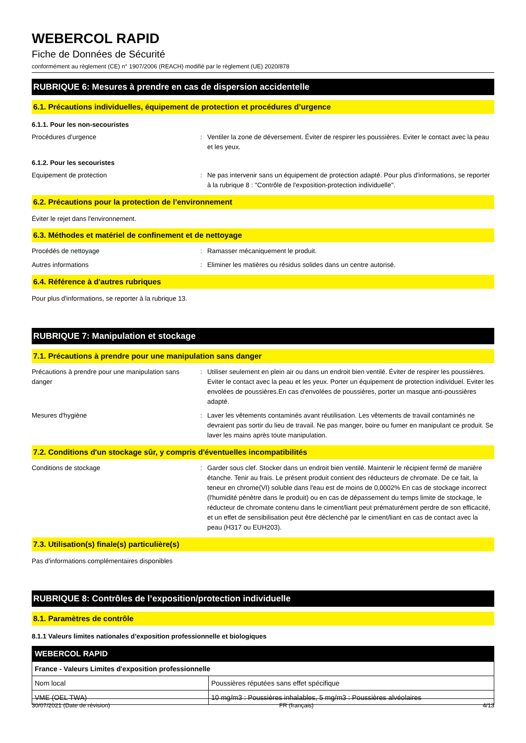WEBERCOL RAPID
Fiche de Données de Sécurité
conformément au règlement (CE) n° 1907/2006 (REACH) modifié par le règlement (UE) 2020/878
RUBRIQUE 6: Mesures à prendre en cas de dispersion accidentelle
6.1. Précautions individuelles, équipement de protection et procédures d’urgence
6.1.1. Pour les non-secouristes
Procédures d’urgence : Ventiler la zone de déversement. Éviter de respirer les poussières. Eviter le contact avec la peau et les yeux.
6.1.2. Pour les secouristes
Equipement de protection : Ne pas intervenir sans un équipement de protection adapté. Pour plus d'informations, se reporter à la rubrique 8 : "Contrôle de l'exposition-protection individuelle".
6.2. Précautions pour la protection de l’environnement
Éviter le rejet dans l'environnement.
6.3. Méthodes et matériel de confinement et de nettoyage
Procédés de nettoyage : Ramasser mécaniquement le produit.
Autres informations : Eliminer les matières ou résidus solides dans un centre autorisé.
6.4. Référence à d'autres rubriques
Pour plus d'informations, se reporter à la rubrique 13.
RUBRIQUE 7: Manipulation et stockage
7.1. Précautions à prendre pour une manipulation sans danger
Précautions à prendre pour une manipulation sans danger
: Utiliser seulement en plein air ou dans un endroit bien ventilé. Éviter de respirer les poussières. Eviter le contact avec la peau et les yeux. Porter un équipement de protection individuel. Eviter les envolées de poussières.En cas d'envolées de poussières, porter un masque anti-poussières adapté.
Mesures d'hygiène : Laver les vêtements contaminés avant réutilisation. Les vêtements de travail contaminés ne devraient pas sortir du lieu de travail. Ne pas manger, boire ou fumer en manipulant ce produit. Se laver les mains après toute manipulation.
7.2. Conditions d'un stockage sûr, y compris d'éventuelles incompatibilités
Conditions de stockage : Garder sous clef. Stocker dans un endroit bien ventilé. Maintenir le récipient fermé de manière étanche. Tenir au frais. Le présent produit contient des réducteurs de chromate. De ce fait, la teneur en chrome(VI) soluble dans l'eau est de moins de 0,0002% En cas de stockage incorrect (l'humidité pénètre dans le produit) ou en cas de dépassement du temps limite de stockage, le réducteur de chromate contenu dans le ciment/liant peut prématurément perdre de son efficacité, et un effet de sensibilisation peut être déclenché par le ciment/liant en cas de contact avec la peau (H317 ou EUH203).
7.3. Utilisation(s) finale(s) particulière(s)
Pas d'informations complémentaires disponibles
RUBRIQUE 8: Contrôles de l’exposition/protection individuelle
8.1. Paramètres de contrôle
8.1.1 Valeurs limites nationales d’exposition professionnelle et biologiques
| WEBERCOL RAPID | |
| --- | --- |
| France - Valeurs Limites d'exposition professionnelle | |
| Nom local | Poussières réputées sans effet spécifique |
| VME (OEL TWA) | 10 mg/m3 : Poussières inhalables, 5 mg/m3 : Poussières alvéolaires |
30/07/2021 (Date de révision) FR (français) 4/13